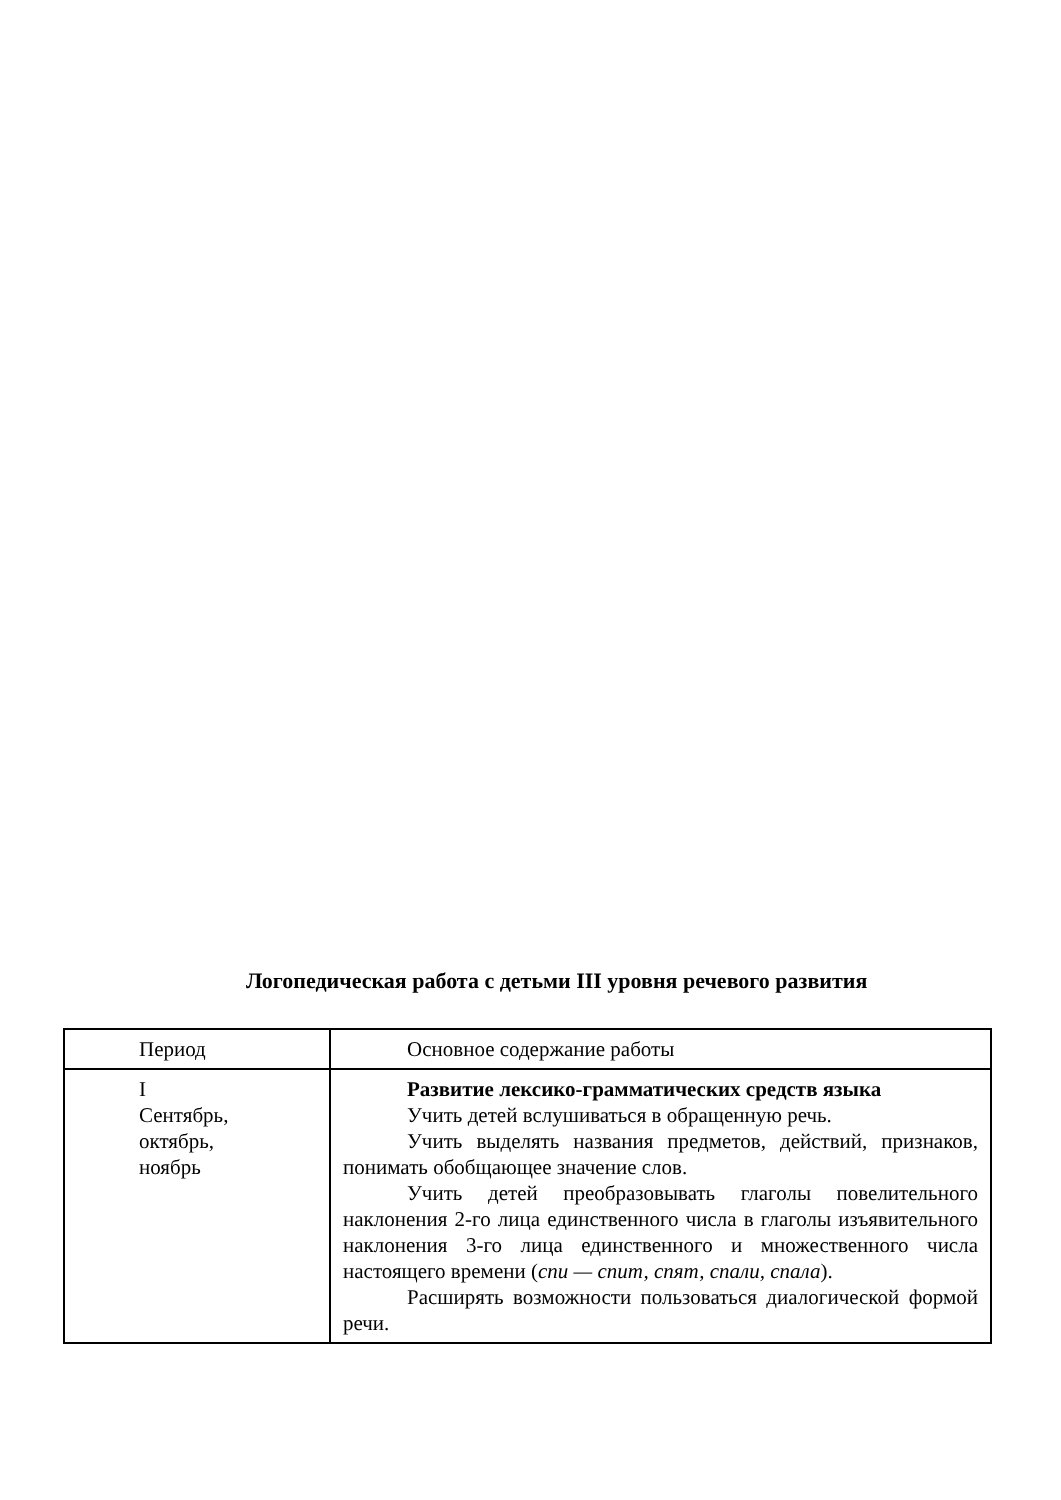Логопедическая работа с детьми III уровня речевого развития
| Период | Основное содержание работы |
| I Сентябрь, октябрь, ноябрь | Развитие лексико-грамматических средств языка Учить детей вслушиваться в обращенную речь. Учить выделять названия предметов, действий, признаков, понимать обобщающее значение слов. Учить детей преобразовывать глаголы повелительного наклонения 2-го лица единственного числа в глаголы изъявительного наклонения 3-го лица единственного и множественного числа настоящего времени ( спи — спит, спят, спали, спала ). Расширять возможности пользоваться диалогической формой речи. |